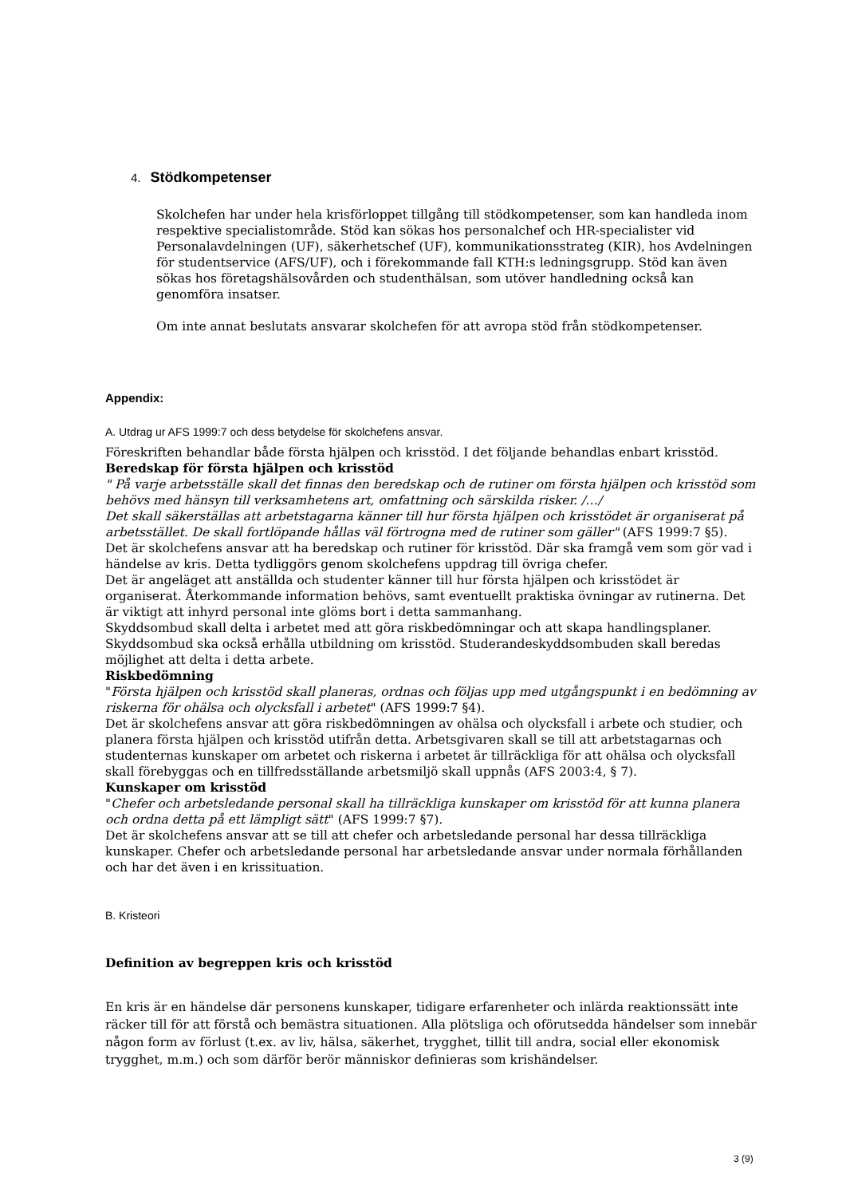4. Stödkompetenser
Skolchefen har under hela krisförloppet tillgång till stödkompetenser, som kan handleda inom respektive specialistområde. Stöd kan sökas hos personalchef och HR-specialister vid Personalavdelningen (UF), säkerhetschef (UF), kommunikationsstrateg (KIR), hos Avdelningen för studentservice (AFS/UF), och i förekommande fall KTH:s ledningsgrupp. Stöd kan även sökas hos företagshälsovården och studenthälsan, som utöver handledning också kan genomföra insatser.
Om inte annat beslutats ansvarar skolchefen för att avropa stöd från stödkompetenser.
Appendix:
A. Utdrag ur AFS 1999:7 och dess betydelse för skolchefens ansvar.
Föreskriften behandlar både första hjälpen och krisstöd. I det följande behandlas enbart krisstöd.
Beredskap för första hjälpen och krisstöd
" På varje arbetsställe skall det finnas den beredskap och de rutiner om första hjälpen och krisstöd som behövs med hänsyn till verksamhetens art, omfattning och särskilda risker. /…/
Det skall säkerställas att arbetstagarna känner till hur första hjälpen och krisstödet är organiserat på arbetsstället. De skall fortlöpande hållas väl förtrogna med de rutiner som gäller" (AFS 1999:7 §5).
Det är skolchefens ansvar att ha beredskap och rutiner för krisstöd. Där ska framgå vem som gör vad i händelse av kris. Detta tydliggörs genom skolchefens uppdrag till övriga chefer.
Det är angeläget att anställda och studenter känner till hur första hjälpen och krisstödet är organiserat. Återkommande information behövs, samt eventuellt praktiska övningar av rutinerna. Det är viktigt att inhyrd personal inte glöms bort i detta sammanhang.
Skyddsombud skall delta i arbetet med att göra riskbedömningar och att skapa handlingsplaner. Skyddsombud ska också erhålla utbildning om krisstöd. Studerandeskyddsombuden skall beredas möjlighet att delta i detta arbete.
Riskbedömning
"Första hjälpen och krisstöd skall planeras, ordnas och följas upp med utgångspunkt i en bedömning av riskerna för ohälsa och olycksfall i arbetet" (AFS 1999:7 §4).
Det är skolchefens ansvar att göra riskbedömningen av ohälsa och olycksfall i arbete och studier, och planera första hjälpen och krisstöd utifrån detta. Arbetsgivaren skall se till att arbetstagarnas och studenternas kunskaper om arbetet och riskerna i arbetet är tillräckliga för att ohälsa och olycksfall skall förebyggas och en tillfredsställande arbetsmiljö skall uppnås (AFS 2003:4, § 7).
Kunskaper om krisstöd
"Chefer och arbetsledande personal skall ha tillräckliga kunskaper om krisstöd för att kunna planera och ordna detta på ett lämpligt sätt" (AFS 1999:7 §7).
Det är skolchefens ansvar att se till att chefer och arbetsledande personal har dessa tillräckliga kunskaper. Chefer och arbetsledande personal har arbetsledande ansvar under normala förhållanden och har det även i en krissituation.
B. Kristeori
Definition av begreppen kris och krisstöd
En kris är en händelse där personens kunskaper, tidigare erfarenheter och inlärda reaktionssätt inte räcker till för att förstå och bemästra situationen. Alla plötsliga och oförutsedda händelser som innebär någon form av förlust (t.ex. av liv, hälsa, säkerhet, trygghet, tillit till andra, social eller ekonomisk trygghet, m.m.) och som därför berör människor definieras som krishändelser.
3 (9)